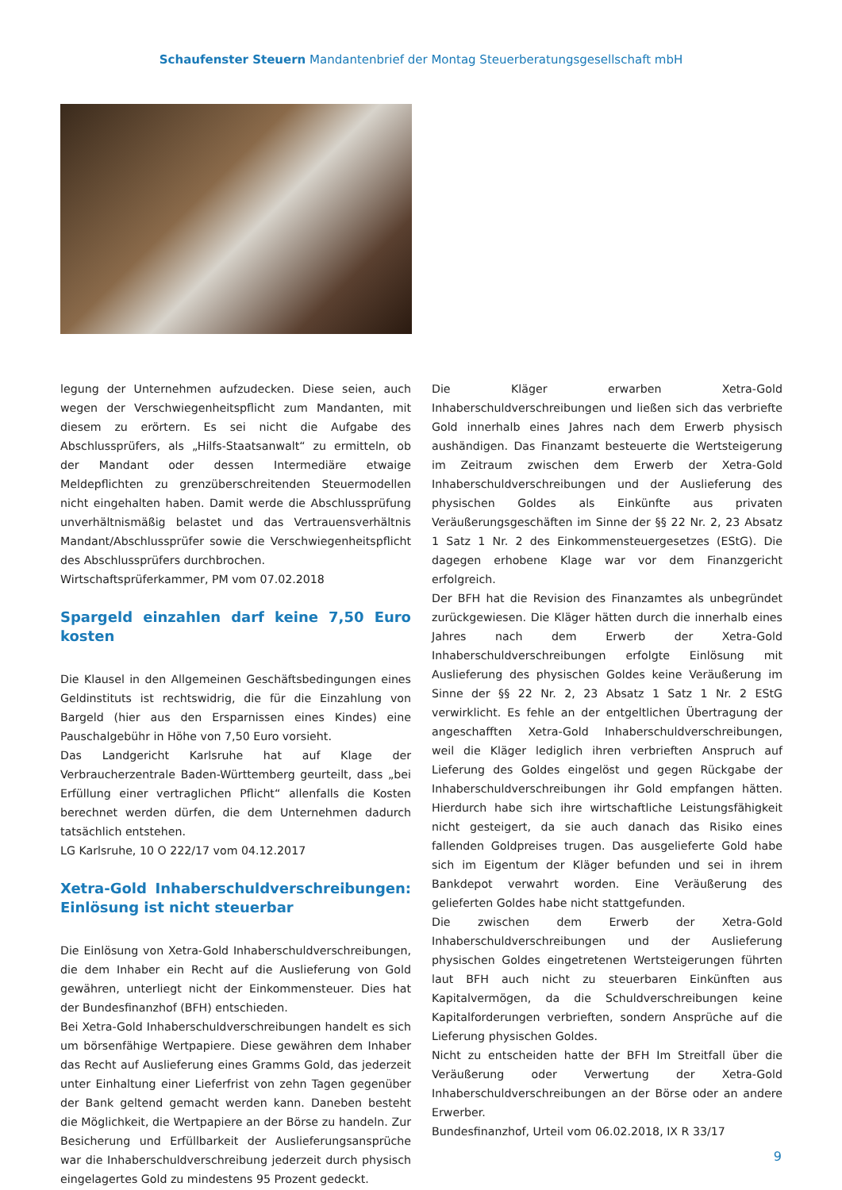Schaufenster Steuern Mandantenbrief der Montag Steuerberatungsgesellschaft mbH
legung der Unternehmen aufzudecken. Diese seien, auch wegen der Verschwiegenheitspflicht zum Mandanten, mit diesem zu erörtern. Es sei nicht die Aufgabe des Abschlussprüfers, als „Hilfs-Staatsanwalt“ zu ermitteln, ob der Mandant oder dessen Intermediäre etwaige Meldepflichten zu grenzüberschreitenden Steuermodellen nicht eingehalten haben. Damit werde die Abschlussprüfung unverhältnismäßig belastet und das Vertrauensverhältnis Mandant/Abschlussprüfer sowie die Verschwiegenheitspflicht des Abschlussprüfers durchbrochen.
Wirtschaftsprüferkammer, PM vom 07.02.2018
Spargeld einzahlen darf keine 7,50 Euro kosten
Die Klausel in den Allgemeinen Geschäftsbedingungen eines Geldinstituts ist rechtswidrig, die für die Einzahlung von Bargeld (hier aus den Ersparnissen eines Kindes) eine Pauschalgebühr in Höhe von 7,50 Euro vorsieht.
Das Landgericht Karlsruhe hat auf Klage der Verbraucherzentrale Baden-Württemberg geurteilt, dass „bei Erfüllung einer vertraglichen Pflicht“ allenfalls die Kosten berechnet werden dürfen, die dem Unternehmen dadurch tatsächlich entstehen.
LG Karlsruhe, 10 O 222/17 vom 04.12.2017
Xetra-Gold Inhaberschuldverschreibungen: Einlösung ist nicht steuerbar
Die Einlösung von Xetra-Gold Inhaberschuldverschreibungen, die dem Inhaber ein Recht auf die Auslieferung von Gold gewähren, unterliegt nicht der Einkommensteuer. Dies hat der Bundesfinanzhof (BFH) entschieden.
Bei Xetra-Gold Inhaberschuldverschreibungen handelt es sich um börsenfähige Wertpapiere. Diese gewähren dem Inhaber das Recht auf Auslieferung eines Gramms Gold, das jederzeit unter Einhaltung einer Lieferfrist von zehn Tagen gegenüber der Bank geltend gemacht werden kann. Daneben besteht die Möglichkeit, die Wertpapiere an der Börse zu handeln. Zur Besicherung und Erfüllbarkeit der Auslieferungsansprüche war die Inhaberschuldverschreibung jederzeit durch physisch eingelagertes Gold zu mindestens 95 Prozent gedeckt.
Die Kläger erwarben Xetra-Gold Inhaberschuldverschreibungen und ließen sich das verbriefte Gold innerhalb eines Jahres nach dem Erwerb physisch aushändigen. Das Finanzamt besteuerte die Wertsteigerung im Zeitraum zwischen dem Erwerb der Xetra-Gold Inhaberschuldverschreibungen und der Auslieferung des physischen Goldes als Einkünfte aus privaten Veräußerungsgeschäften im Sinne der §§ 22 Nr. 2, 23 Absatz 1 Satz 1 Nr. 2 des Einkommensteuergesetzes (EStG). Die dagegen erhobene Klage war vor dem Finanzgericht erfolgreich.
Der BFH hat die Revision des Finanzamtes als unbegründet zurückgewiesen. Die Kläger hätten durch die innerhalb eines Jahres nach dem Erwerb der Xetra-Gold Inhaberschuldverschreibungen erfolgte Einlösung mit Auslieferung des physischen Goldes keine Veräußerung im Sinne der §§ 22 Nr. 2, 23 Absatz 1 Satz 1 Nr. 2 EStG verwirklicht. Es fehle an der entgeltlichen Übertragung der angeschafften Xetra-Gold Inhaberschuldverschreibungen, weil die Kläger lediglich ihren verbrieften Anspruch auf Lieferung des Goldes eingelöst und gegen Rückgabe der Inhaberschuldverschreibungen ihr Gold empfangen hätten. Hierdurch habe sich ihre wirtschaftliche Leistungsfähigkeit nicht gesteigert, da sie auch danach das Risiko eines fallenden Goldpreises trugen. Das ausgelieferte Gold habe sich im Eigentum der Kläger befunden und sei in ihrem Bankdepot verwahrt worden. Eine Veräußerung des gelieferten Goldes habe nicht stattgefunden.
Die zwischen dem Erwerb der Xetra-Gold Inhaberschuldverschreibungen und der Auslieferung physischen Goldes eingetretenen Wertsteigerungen führten laut BFH auch nicht zu steuerbaren Einkünften aus Kapitalvermögen, da die Schuldverschreibungen keine Kapitalforderungen verbrieften, sondern Ansprüche auf die Lieferung physischen Goldes.
Nicht zu entscheiden hatte der BFH Im Streitfall über die Veräußerung oder Verwertung der Xetra-Gold Inhaberschuldverschreibungen an der Börse oder an andere Erwerber.
Bundesfinanzhof, Urteil vom 06.02.2018, IX R 33/17
9